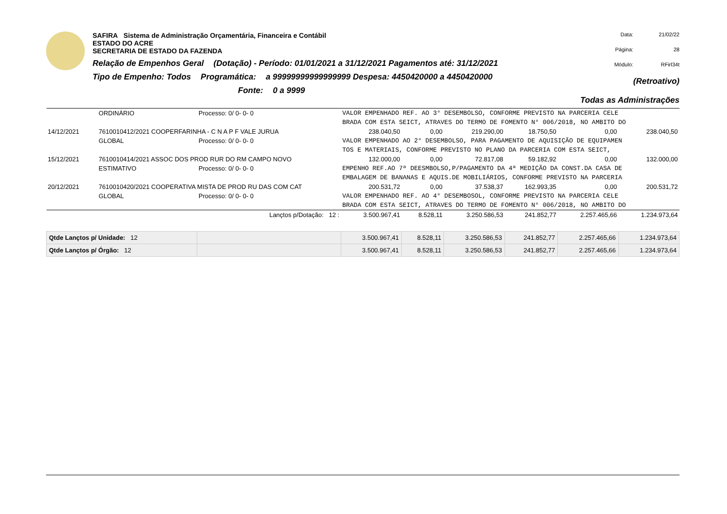SAFIRA Sistema de Administração Orçamentária, Financeira e Contábil
ESTADO DO ACRE
SECRETARIA DE ESTADO DA FAZENDA
Relação de Empenhos Geral (Dotação) - Período: 01/01/2021 a 31/12/2021 Pagamentos até: 31/12/2021
Tipo de Empenho: Todos Programática: a 99999999999999999 Despesa: 4450420000 a 4450420000
Fonte: 0 a 9999
Data: 21/02/22 Página: 28 Módulo: RFirl34t (Retroativo)
Todas as Administrações
| | ORDINÁRIO | Processo: 0/ 0- 0- 0 | VALOR EMPENHADO REF. AO 3° DESEMBOLSO, CONFORME PREVISTO NA PARCERIA CELE | | | | | |
| | | | BRADA COM ESTA SEICT, ATRAVES DO TERMO DE FOMENTO N° 006/2018, NO AMBITO DO | | | | | |
| 14/12/2021 | 7610010412/2021 COOPERFARINHA - C N A P F VALE JURUA | | 238.040,50 | 0,00 | 219.290,00 | 18.750,50 | 0,00 | 238.040,50 |
| | GLOBAL | Processo: 0/ 0- 0- 0 | VALOR EMPENHADO AO 2° DESEMBOLSO, PARA PAGAMENTO DE AQUISIÇÃO DE EQUIPAMEN | | | | | |
| | | | TOS E MATERIAIS, CONFORME PREVISTO NO PLANO DA PARCERIA COM ESTA SEICT, | | | | | |
| 15/12/2021 | 7610010414/2021 ASSOC DOS PROD RUR DO RM CAMPO NOVO | | 132.000,00 | 0,00 | 72.817,08 | 59.182,92 | 0,00 | 132.000,00 |
| | ESTIMATIVO | Processo: 0/ 0- 0- 0 | EMPENHO REF.AO 7ª DEESMBOLSO,P/PAGAMENTO DA 4ª MEDIÇÃO DA CONST.DA CASA DE | | | | | |
| | | | EMBALAGEM DE BANANAS E AQUIS.DE MOBILIÁRIOS, CONFORME PREVISTO NA PARCERIA | | | | | |
| 20/12/2021 | 7610010420/2021 COOPERATIVA MISTA DE PROD RU DAS COM CAT | | 200.531,72 | 0,00 | 37.538,37 | 162.993,35 | 0,00 | 200.531,72 |
| | GLOBAL | Processo: 0/ 0- 0- 0 | VALOR EMPENHADO REF. AO 4° DESEMBOSOL, CONFORME PREVISTO NA PARCERIA CELE | | | | | |
| | | | BRADA COM ESTA SEICT, ATRAVES DO TERMO DE FOMENTO N° 006/2018, NO AMBITO DO | | | | | |
| | | Lançtos p/Dotação: 12 : | 3.500.967,41 | 8.528,11 | 3.250.586,53 | 241.852,77 | 2.257.465,66 | 1.234.973,64 |
| Qtde Lançtos p/ Unidade: 12 | | | 3.500.967,41 | 8.528,11 | 3.250.586,53 | 241.852,77 | 2.257.465,66 | 1.234.973,64 |
| Qtde Lançtos p/ Órgão: 12 | | | 3.500.967,41 | 8.528,11 | 3.250.586,53 | 241.852,77 | 2.257.465,66 | 1.234.973,64 |